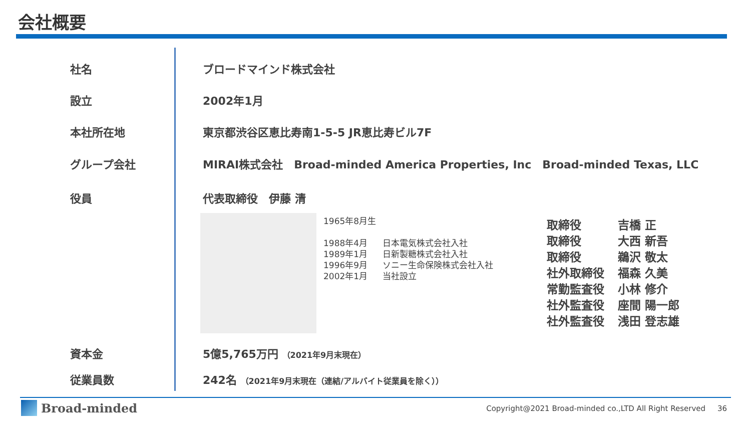会社概要
社名 ブロードマインド株式会社
設立 2002年1月
本社所在地 東京都渋谷区恵比寿南1-5-5 JR恵比寿ビル7F
グループ会社 MIRAI株式会社　Broad-minded America Properties, Inc　Broad-minded Texas, LLC
役員 代表取締役　伊藤 清
1965年8月生
| 1988年4月 | 日本電気株式会社入社 |
| 1989年1月 | 日新製糖株式会社入社 |
| 1996年9月 | ソニー生命保険株式会社入社 |
| 2002年1月 | 当社設立 |
| 取締役 | 吉橋 正 |
| 取締役 | 大西 新吾 |
| 取締役 | 鵜沢 敬太 |
| 社外取締役 | 福森 久美 |
| 常勤監査役 | 小林 修介 |
| 社外監査役 | 座間 陽一郎 |
| 社外監査役 | 浅田 登志雄 |
資本金 5億5,765万円 （2021年9月末現在）
従業員数 242名 （2021年9月末現在（連結/アルバイト従業員を除く））
Broad-minded
Copyright@2021 Broad-minded co.,LTD All Right Reserved 36